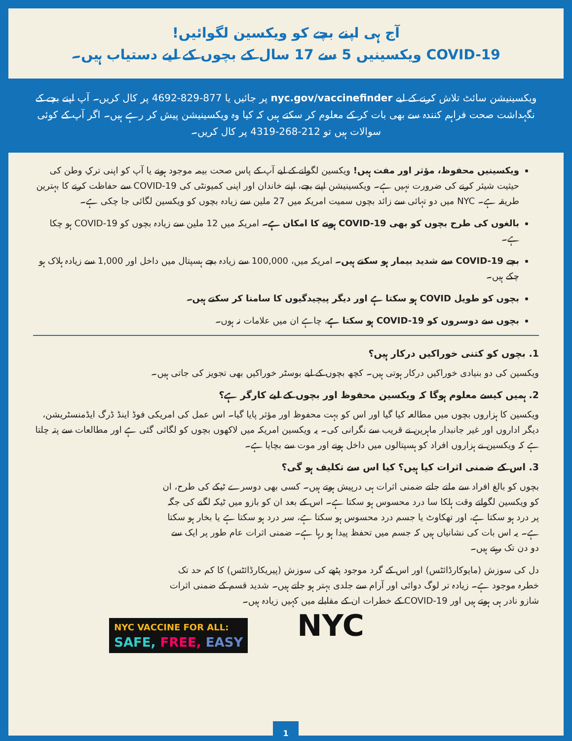آج ہی اپنے بچے کو ویکسین لگوائیں!
COVID-19 ویکسینیں 5 سے 17 سال کے بچوں کے لیے دستیاب ہیں۔
ویکسینیشن سائٹ تلاش کرنے کے لیے nyc.gov/vaccinefinder پر جائیں یا 877-829-4692 پر کال کریں۔ آپ اپنے بچے کے نگہداشت صحت فراہم کنندہ سے بھی بات کر کے معلوم کر سکتے ہیں کہ کیا وہ ویکسینیشن پیش کر رہے ہیں۔ اگر آپ کے کوئی سوالات ہیں تو 212-268-4319 پر کال کریں۔
ویکسینیں محفوظ، مؤثر اور مفت ہیں! ویکسین لگوانے کے لیے آپ کے پاس صحت بیمہ موجود ہونے یا آپ کو اپنی ترکِ وطن کی حیثیت شیئر کرنے کی ضرورت نہیں ہے۔ ویکسینیشن اپنے بچے، اپنے خاندان اور اپنی کمیونٹی کی COVID-19 سے حفاظت کرنے کا بہترین طریقہ ہے۔ NYC میں دو تہائی سے زائد بچوں سمیت امریکہ میں 27 ملین سے زیادہ بچوں کو ویکسین لگائی جا چکی ہے۔
بالغوں کی طرح بچوں کو بھی COVID-19 ہونے کا امکان ہے۔ امریکہ میں 12 ملین سے زیادہ بچوں کو COVID-19 ہو چکا ہے۔
بچے COVID-19 سے شدید بیمار ہو سکتے ہیں۔ امریکہ میں، 100,000 سے زیادہ بچے ہسپتال میں داخل اور 1,000 سے زیادہ ہلاک ہو چکے ہیں۔
بچوں کو طویل COVID ہو سکتا ہے اور دیگر پیچیدگیوں کا سامنا کر سکتے ہیں۔
بچوں سے دوسروں کو COVID-19 ہو سکتا ہے، چاہے ان میں علامات نہ ہوں۔
1. بچوں کو کتنی خوراکیں درکار ہیں؟
ویکسین کی دو بنیادی خوراکیں درکار ہوتی ہیں۔ کچھ بچوں کے لیے بوسٹر خوراکیں بھی تجویز کی جاتی ہیں۔
2. ہمیں کیسے معلوم ہوگا کہ ویکسین محفوظ اور بچوں کے لیے کارگر ہے؟
ویکسین کا ہزاروں بچوں میں مطالعہ کیا گیا اور اس کو بہت محفوظ اور مؤثر پایا گیا۔ اس عمل کی امریکی فوڈ اینڈ ڈرگ ایڈمنسٹریشن، دیگر اداروں اور غیر جانبدار ماہرین نے قریب سے نگرانی کی۔ یہ ویکسین امریکہ میں لاکھوں بچوں کو لگائی گئی ہے اور مطالعات سے پتہ چلتا ہے کہ ویکسین نے ہزاروں افراد کو ہسپتالوں میں داخل ہونے اور موت سے بچایا ہے۔
3. اس کے ضمنی اثرات کیا ہیں؟ کیا اس سے تکلیف ہو گی؟
بچوں کو بالغ افراد سے ملتے جلتے ضمنی اثرات ہی درپیش ہوتے ہیں۔ کسی بھی دوسرے ٹیکے کی طرح، ان کو ویکسین لگواتے وقت ہلکا سا درد محسوس ہو سکتا ہے۔ اس کے بعد ان کو بازو میں ٹیکہ لگنے کی جگہ پر درد ہو سکتا ہے، اور تھکاوٹ یا جسم درد محسوس ہو سکتا ہے، سر درد ہو سکتا ہے یا بخار ہو سکتا ہے۔ یہ اس بات کی نشانیاں ہیں کہ جسم میں تحفظ پیدا ہو رہا ہے۔ ضمنی اثرات عام طور پر ایک سے دو دن تک رہتے ہیں۔
دل کی سوزش (مایوکارڈائٹس) اور اس کے گرد موجود پٹھے کی سوزش (پیریکارڈائٹس) کا کم حد تک خطرہ موجود ہے۔ زیادہ تر لوگ دوائی اور آرام سے جلدی بہتر ہو جاتے ہیں۔ شدید قسم کے ضمنی اثرات شازو نادر ہی ہوتے ہیں اور COVID-19 کے خطرات ان کے مقابلے میں کہیں زیادہ ہیں۔
NYC VACCINE FOR ALL:
SAFE, FREE, EASY
NYC
1